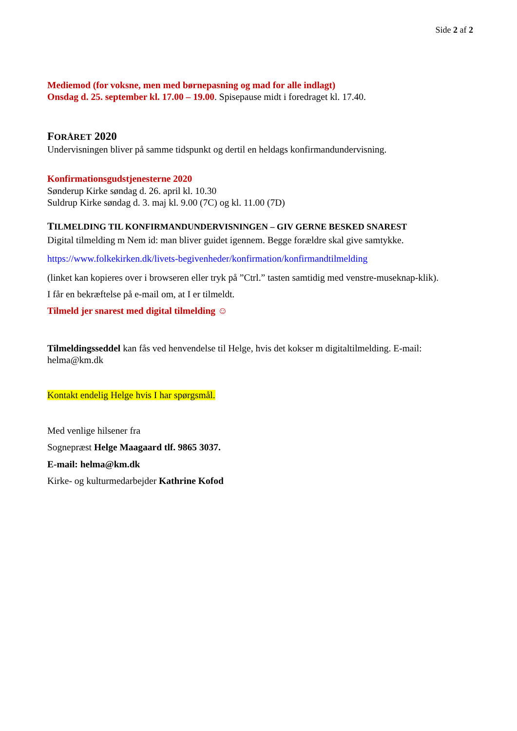Side 2 af 2
Mediemod (for voksne, men med børnepasning og mad for alle indlagt)
Onsdag d. 25. september kl. 17.00 – 19.00. Spisepause midt i foredraget kl. 17.40.
FORÅRET 2020
Undervisningen bliver på samme tidspunkt og dertil en heldags konfirmandundervisning.
Konfirmationsgudstjenesterne 2020
Sønderup Kirke søndag d. 26. april kl. 10.30
Suldrup Kirke søndag d. 3. maj kl. 9.00 (7C) og kl. 11.00 (7D)
TILMELDING TIL KONFIRMANDUNDERVISNINGEN – GIV GERNE BESKED SNAREST
Digital tilmelding m Nem id: man bliver guidet igennem. Begge forældre skal give samtykke.
https://www.folkekirken.dk/livets-begivenheder/konfirmation/konfirmandtilmelding
(linket kan kopieres over i browseren eller tryk på ”Ctrl.” tasten samtidig med venstre-museknap-klik).
I får en bekræftelse på e-mail om, at I er tilmeldt.
Tilmeld jer snarest med digital tilmelding ☺
Tilmeldingsseddel kan fås ved henvendelse til Helge, hvis det kokser m digitaltilmelding. E-mail: helma@km.dk
Kontakt endelig Helge hvis I har spørgsmål.
Med venlige hilsener fra
Sognepræst Helge Maagaard tlf. 9865 3037.
E-mail: helma@km.dk
Kirke- og kulturmedarbejder Kathrine Kofod